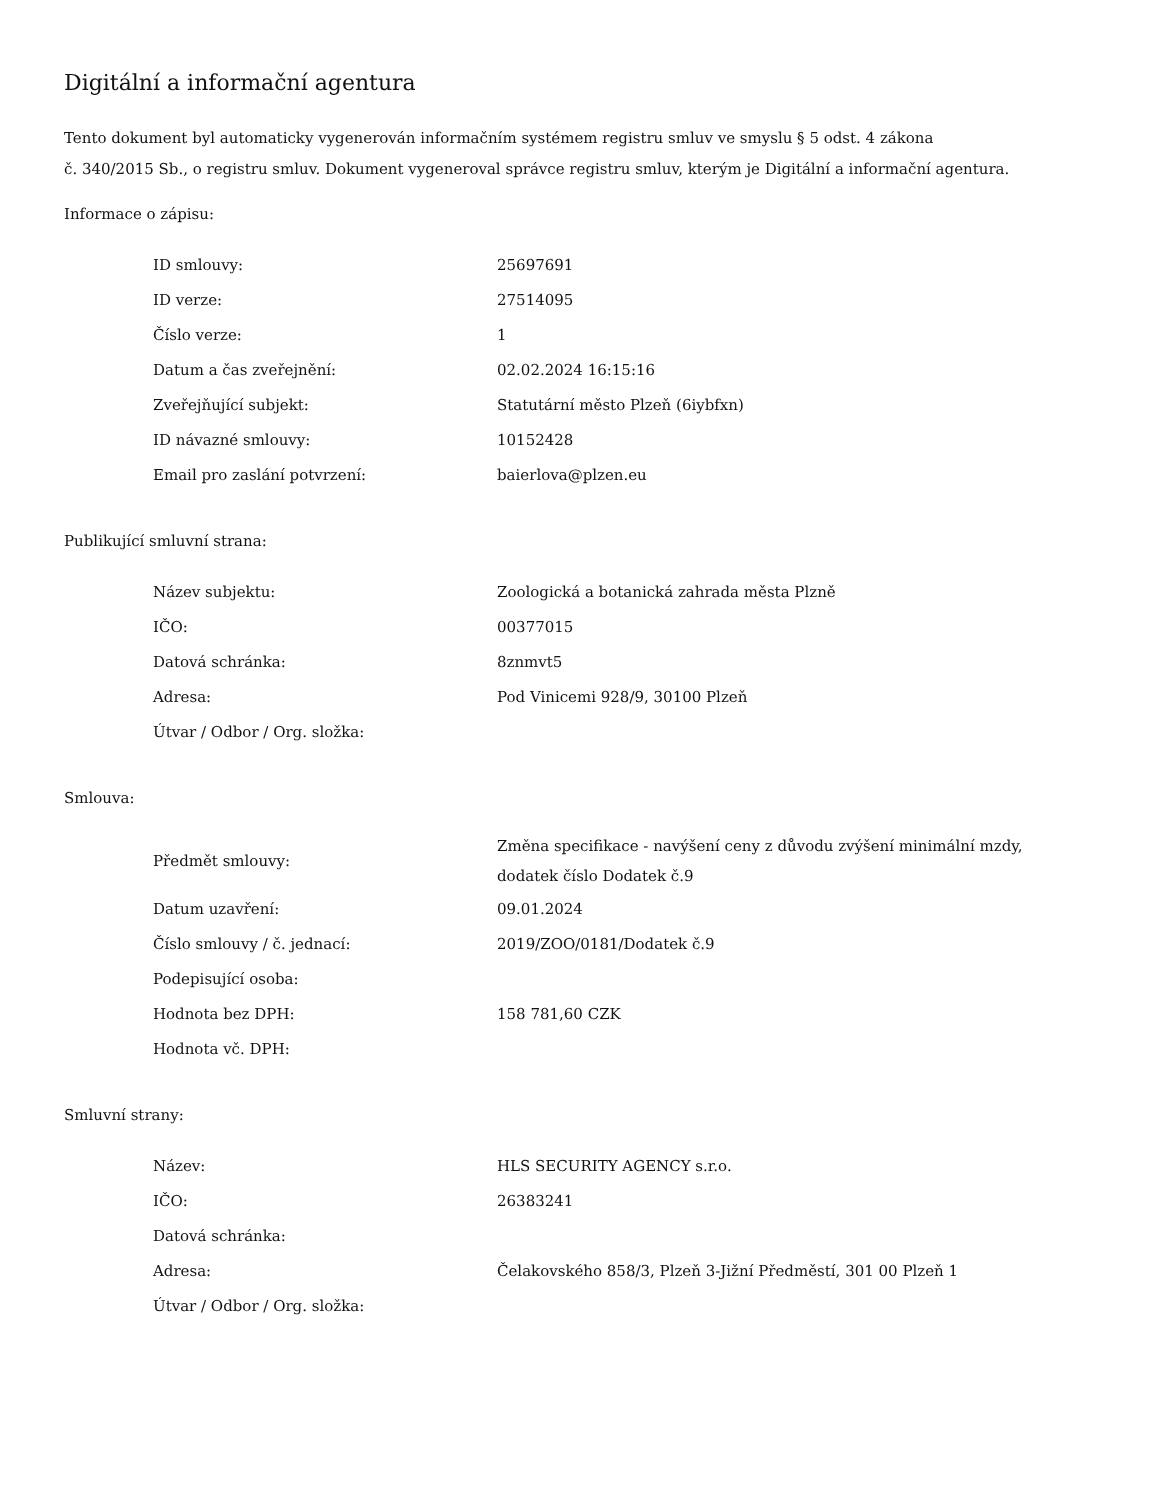Digitální a informační agentura
Tento dokument byl automaticky vygenerován informačním systémem registru smluv ve smyslu § 5 odst. 4 zákona
č. 340/2015 Sb., o registru smluv. Dokument vygeneroval správce registru smluv, kterým je Digitální a informační agentura.
Informace o zápisu:
| ID smlouvy: | 25697691 |
| ID verze: | 27514095 |
| Číslo verze: | 1 |
| Datum a čas zveřejnění: | 02.02.2024 16:15:16 |
| Zveřejňující subjekt: | Statutární město Plzeň (6iybfxn) |
| ID návazné smlouvy: | 10152428 |
| Email pro zaslání potvrzení: | baierlova@plzen.eu |
Publikující smluvní strana:
| Název subjektu: | Zoologická a botanická zahrada města Plzně |
| IČO: | 00377015 |
| Datová schránka: | 8znmvt5 |
| Adresa: | Pod Vinicemi 928/9, 30100 Plzeň |
| Útvar / Odbor / Org. složka: | |
Smlouva:
| Předmět smlouvy: | Změna specifikace - navýšení ceny z důvodu zvýšení minimální mzdy, dodatek číslo Dodatek č.9 |
| Datum uzavření: | 09.01.2024 |
| Číslo smlouvy / č. jednací: | 2019/ZOO/0181/Dodatek č.9 |
| Podepisující osoba: | |
| Hodnota bez DPH: | 158 781,60 CZK |
| Hodnota vč. DPH: | |
Smluvní strany:
| Název: | HLS SECURITY AGENCY s.r.o. |
| IČO: | 26383241 |
| Datová schránka: | |
| Adresa: | Čelakovského 858/3, Plzeň 3-Jižní Předměstí, 301 00 Plzeň 1 |
| Útvar / Odbor / Org. složka: | |